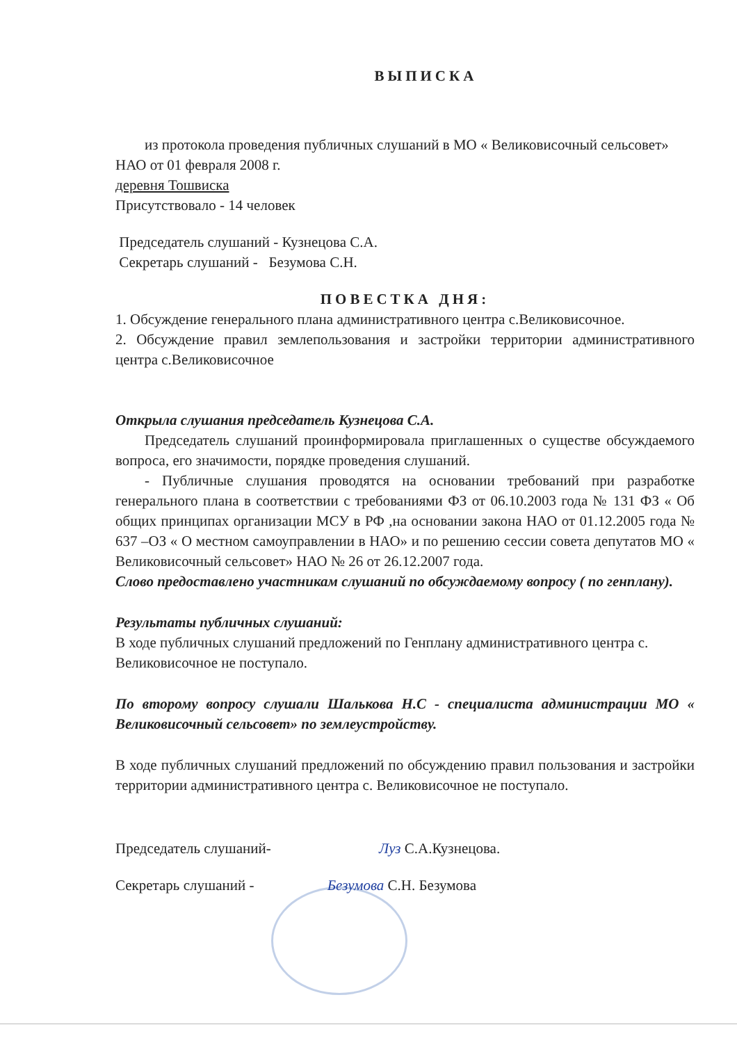ВЫПИСКА
из протокола проведения публичных слушаний в МО « Великовисочный сельсовет» НАО от 01 февраля 2008 г.
деревня Тошвиска
Присутствовало - 14 человек
Председатель слушаний - Кузнецова С.А.
Секретарь слушаний - Безумова С.Н.
ПОВЕСТКА ДНЯ:
1. Обсуждение генерального плана административного центра с.Великовисочное.
2. Обсуждение правил землепользования и застройки территории административного центра с.Великовисочное
Открыла слушания председатель Кузнецова С.А.
Председатель слушаний проинформировала приглашенных о существе обсуждаемого вопроса, его значимости, порядке проведения слушаний.
- Публичные слушания проводятся на основании требований при разработке генерального плана в соответствии с требованиями ФЗ от 06.10.2003 года № 131 ФЗ « Об общих принципах организации МСУ в РФ ,на основании закона НАО от 01.12.2005 года № 637 –ОЗ « О местном самоуправлении в НАО» и по решению сессии совета депутатов МО « Великовисочный сельсовет» НАО № 26 от 26.12.2007 года.
Слово предоставлено участникам слушаний по обсуждаемому вопросу ( по генплану).
Результаты публичных слушаний:
В ходе публичных слушаний предложений по Генплану административного центра с. Великовисочное не поступало.
По второму вопросу слушали Шалькова Н.С - специалиста администрации МО « Великовисочный сельсовет» по землеустройству.
В ходе публичных слушаний предложений по обсуждению правил пользования и застройки территории административного центра с. Великовисочное не поступало.
Председатель слушаний- Луз С.А.Кузнецова.
Секретарь слушаний - Безумова С.Н. Безумова